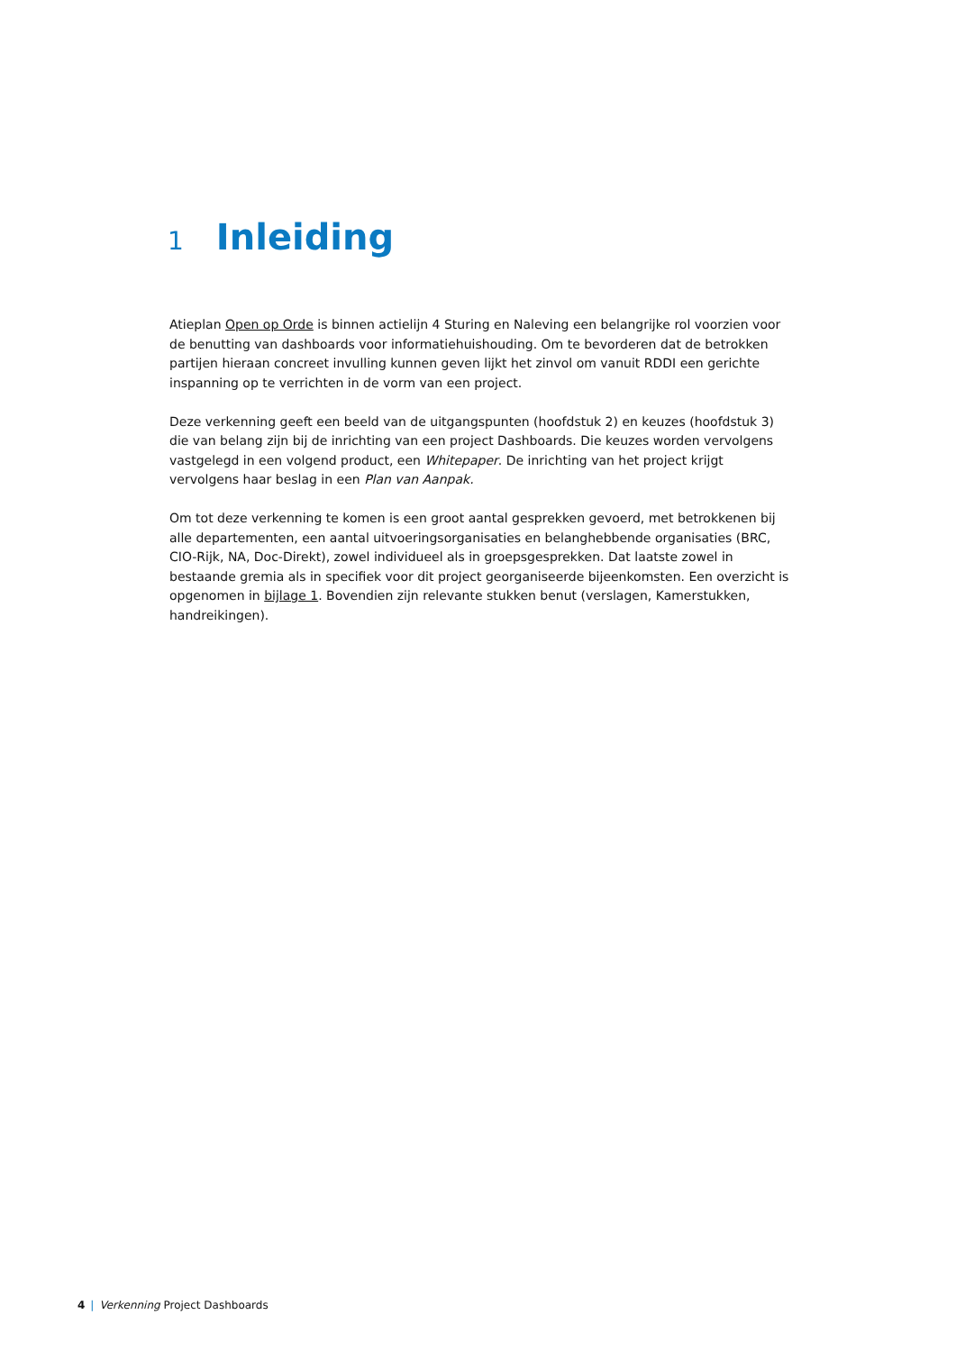1 Inleiding
Atieplan Open op Orde is binnen actielijn 4 Sturing en Naleving een belangrijke rol voorzien voor de benutting van dashboards voor informatiehuishouding. Om te bevorderen dat de betrokken partijen hieraan concreet invulling kunnen geven lijkt het zinvol om vanuit RDDI een gerichte inspanning op te verrichten in de vorm van een project.
Deze verkenning geeft een beeld van de uitgangspunten (hoofdstuk 2) en keuzes (hoofdstuk 3) die van belang zijn bij de inrichting van een project Dashboards. Die keuzes worden vervolgens vastgelegd in een volgend product, een Whitepaper. De inrichting van het project krijgt vervolgens haar beslag in een Plan van Aanpak.
Om tot deze verkenning te komen is een groot aantal gesprekken gevoerd, met betrokkenen bij alle departementen, een aantal uitvoeringsorganisaties en belanghebbende organisaties (BRC, CIO-Rijk, NA, Doc-Direkt), zowel individueel als in groepsgesprekken. Dat laatste zowel in bestaande gremia als in specifiek voor dit project georganiseerde bijeenkomsten. Een overzicht is opgenomen in bijlage 1. Bovendien zijn relevante stukken benut (verslagen, Kamerstukken, handreikingen).
4 | Verkenning Project Dashboards